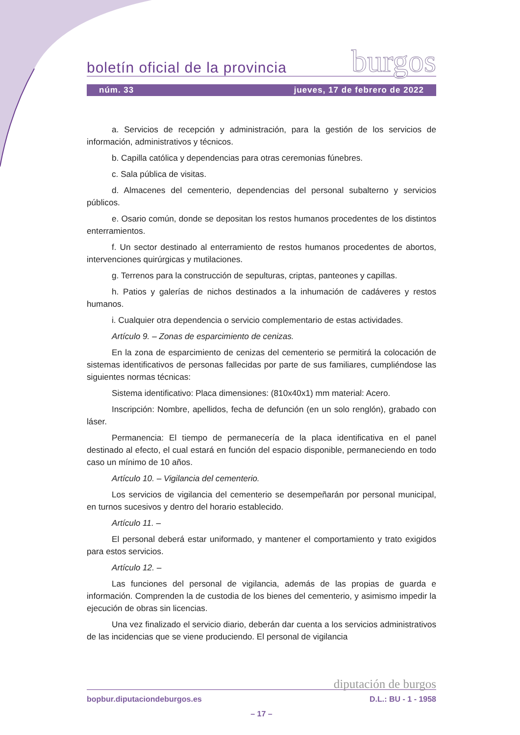boletín oficial de la provincia burgos
núm. 33 jueves, 17 de febrero de 2022
a. Servicios de recepción y administración, para la gestión de los servicios de información, administrativos y técnicos.
b. Capilla católica y dependencias para otras ceremonias fúnebres.
c. Sala pública de visitas.
d. Almacenes del cementerio, dependencias del personal subalterno y servicios públicos.
e. Osario común, donde se depositan los restos humanos procedentes de los distintos enterramientos.
f. Un sector destinado al enterramiento de restos humanos procedentes de abortos, intervenciones quirúrgicas y mutilaciones.
g. Terrenos para la construcción de sepulturas, criptas, panteones y capillas.
h. Patios y galerías de nichos destinados a la inhumación de cadáveres y restos humanos.
i. Cualquier otra dependencia o servicio complementario de estas actividades.
Artículo 9. – Zonas de esparcimiento de cenizas.
En la zona de esparcimiento de cenizas del cementerio se permitirá la colocación de sistemas identificativos de personas fallecidas por parte de sus familiares, cumpliéndose las siguientes normas técnicas:
Sistema identificativo: Placa dimensiones: (810x40x1) mm material: Acero.
Inscripción: Nombre, apellidos, fecha de defunción (en un solo renglón), grabado con láser.
Permanencia: El tiempo de permanecería de la placa identificativa en el panel destinado al efecto, el cual estará en función del espacio disponible, permaneciendo en todo caso un mínimo de 10 años.
Artículo 10. – Vigilancia del cementerio.
Los servicios de vigilancia del cementerio se desempeñarán por personal municipal, en turnos sucesivos y dentro del horario establecido.
Artículo 11. –
El personal deberá estar uniformado, y mantener el comportamiento y trato exigidos para estos servicios.
Artículo 12. –
Las funciones del personal de vigilancia, además de las propias de guarda e información. Comprenden la de custodia de los bienes del cementerio, y asimismo impedir la ejecución de obras sin licencias.
Una vez finalizado el servicio diario, deberán dar cuenta a los servicios administrativos de las incidencias que se viene produciendo. El personal de vigilancia
diputación de burgos
bopbur.diputaciondeburgos.es D.L.: BU - 1 - 1958
– 17 –